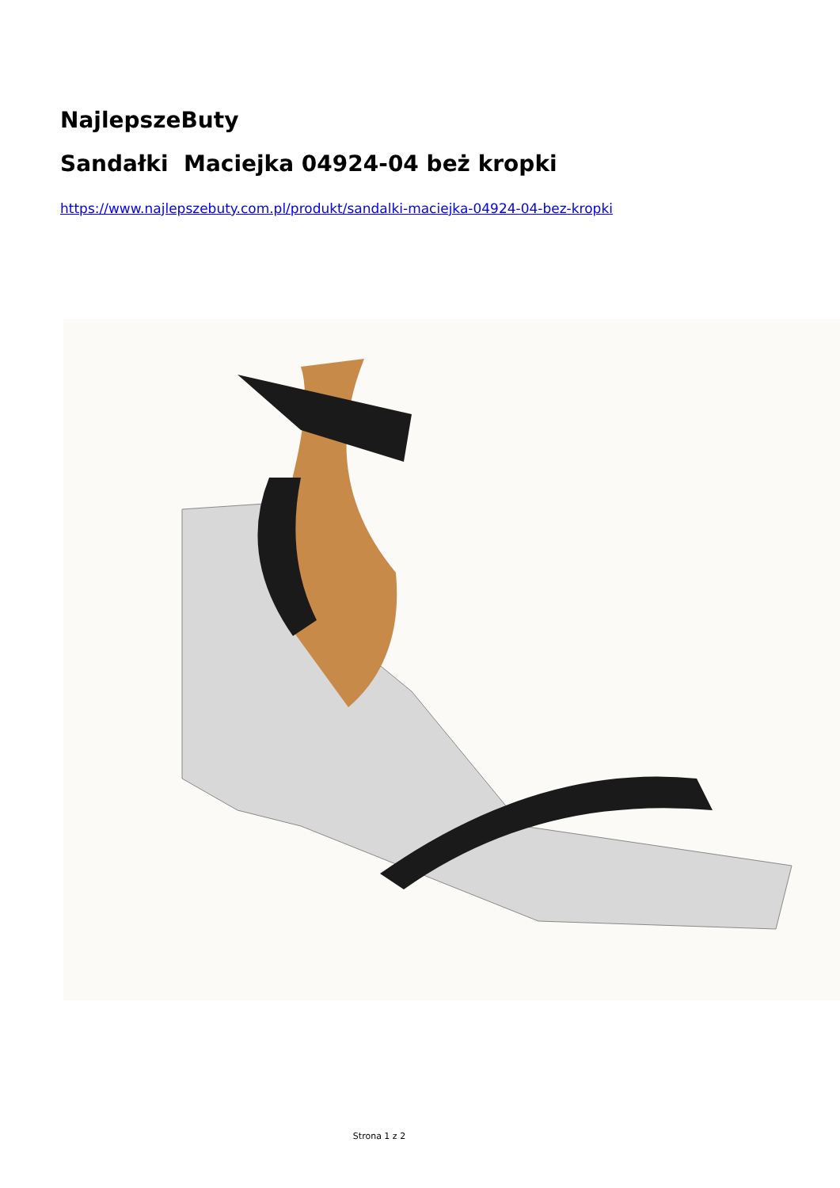NajlepszeButy
Sandałki Maciejka 04924-04 beż kropki
https://www.najlepszebuty.com.pl/produkt/sandalki-maciejka-04924-04-bez-kropki
Strona 1 z 2